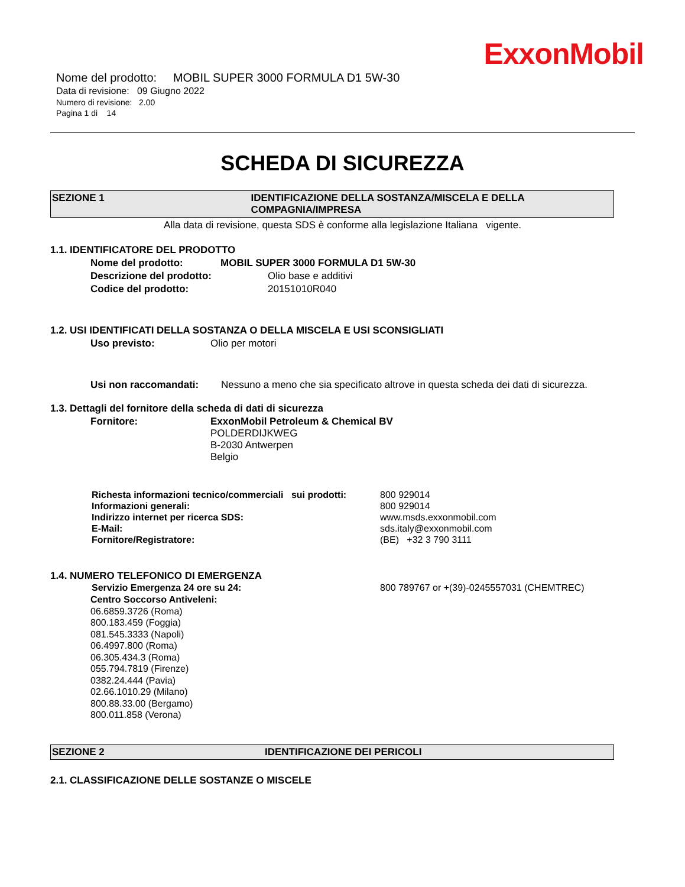ExxonMobil
Nome del prodotto: MOBIL SUPER 3000 FORMULA D1 5W-30
Data di revisione: 09 Giugno 2022
Numero di revisione: 2.00
Pagina 1 di 14
SCHEDA DI SICUREZZA
SEZIONE 1 IDENTIFICAZIONE DELLA SOSTANZA/MISCELA E DELLA COMPAGNIA/IMPRESA
Alla data di revisione, questa SDS è conforme alla legislazione Italiana vigente.
1.1. IDENTIFICATORE DEL PRODOTTO
Nome del prodotto: MOBIL SUPER 3000 FORMULA D1 5W-30
Descrizione del prodotto: Olio base e additivi
Codice del prodotto: 20151010R040
1.2. USI IDENTIFICATI DELLA SOSTANZA O DELLA MISCELA E USI SCONSIGLIATI
Uso previsto: Olio per motori
Usi non raccomandati: Nessuno a meno che sia specificato altrove in questa scheda dei dati di sicurezza.
1.3. Dettagli del fornitore della scheda di dati di sicurezza
Fornitore: ExxonMobil Petroleum & Chemical BV
POLDERDIJKWEG
B-2030 Antwerpen
Belgio
Richesta informazioni tecnico/commerciali sui prodotti: 800 929014
Informazioni generali: 800 929014
Indirizzo internet per ricerca SDS: www.msds.exxonmobil.com
E-Mail: sds.italy@exxonmobil.com
Fornitore/Registratore: (BE) +32 3 790 3111
1.4. NUMERO TELEFONICO DI EMERGENZA
Servizio Emergenza 24 ore su 24: 800 789767 or +(39)-0245557031 (CHEMTREC)
Centro Soccorso Antiveleni:
06.6859.3726 (Roma)
800.183.459 (Foggia)
081.545.3333 (Napoli)
06.4997.800 (Roma)
06.305.434.3 (Roma)
055.794.7819 (Firenze)
0382.24.444 (Pavia)
02.66.1010.29 (Milano)
800.88.33.00 (Bergamo)
800.011.858 (Verona)
SEZIONE 2 IDENTIFICAZIONE DEI PERICOLI
2.1. CLASSIFICAZIONE DELLE SOSTANZE O MISCELE